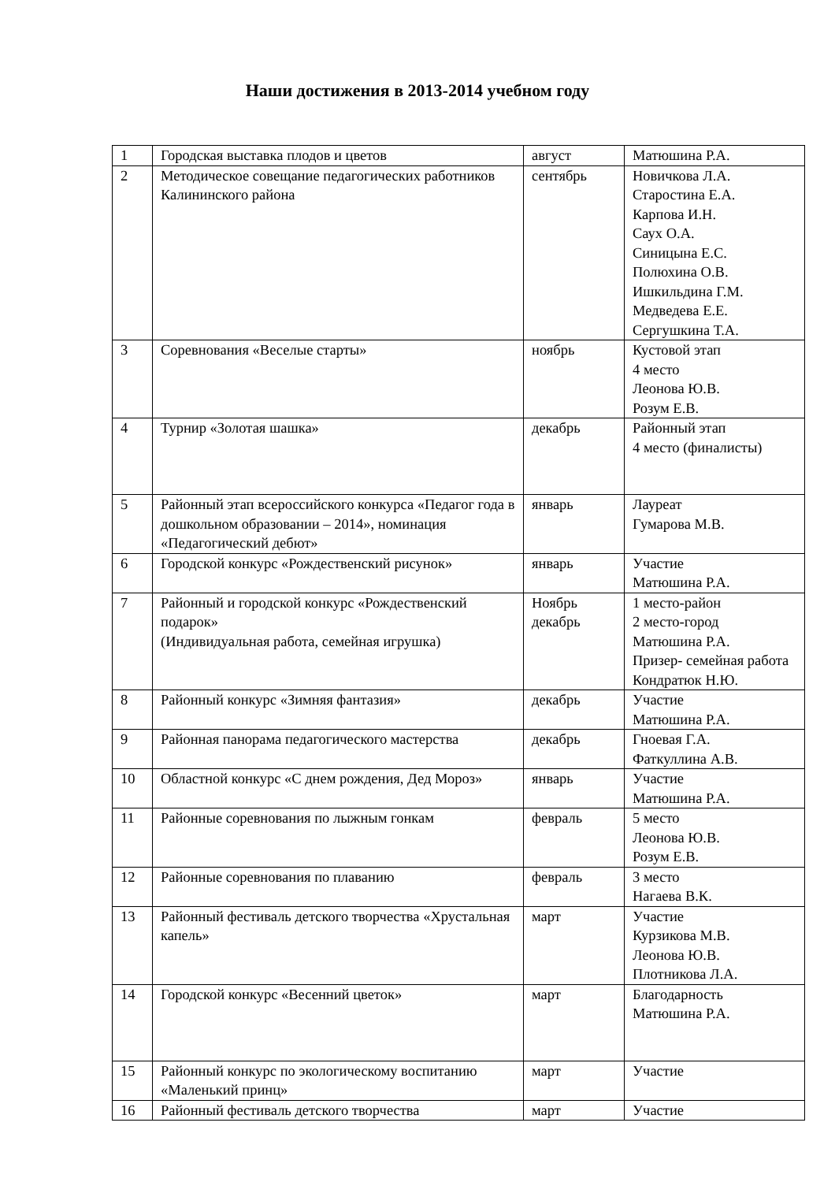Наши достижения в 2013-2014 учебном году
| 1 | Городская выставка плодов и цветов | август | Матюшина Р.А. |
| 2 | Методическое совещание педагогических работников Калининского района | сентябрь | Новичкова Л.А. Старостина Е.А. Карпова И.Н. Саух О.А. Синицына Е.С. Полюхина О.В. Ишкильдина Г.М. Медведева Е.Е. Сергушкина Т.А. |
| 3 | Соревнования «Веселые старты» | ноябрь | Кустовой этап 4 место Леонова Ю.В. Розум Е.В. |
| 4 | Турнир «Золотая шашка» | декабрь | Районный этап 4 место (финалисты) |
| 5 | Районный этап всероссийского конкурса «Педагог года в дошкольном образовании – 2014», номинация «Педагогический дебют» | январь | Лауреат Гумарова М.В. |
| 6 | Городской конкурс «Рождественский рисунок» | январь | Участие Матюшина Р.А. |
| 7 | Районный и городской конкурс «Рождественский подарок» (Индивидуальная работа, семейная игрушка) | Ноябрь декабрь | 1 место-район 2 место-город Матюшина Р.А. Призер- семейная работа Кондратюк Н.Ю. |
| 8 | Районный конкурс «Зимняя фантазия» | декабрь | Участие Матюшина Р.А. |
| 9 | Районная панорама педагогического мастерства | декабрь | Гноевая Г.А. Фаткуллина А.В. |
| 10 | Областной конкурс «С днем рождения, Дед Мороз» | январь | Участие Матюшина Р.А. |
| 11 | Районные соревнования по лыжным гонкам | февраль | 5 место Леонова Ю.В. Розум Е.В. |
| 12 | Районные соревнования по плаванию | февраль | 3 место Нагаева В.К. |
| 13 | Районный фестиваль детского творчества «Хрустальная капель» | март | Участие Курзикова М.В. Леонова Ю.В. Плотникова Л.А. |
| 14 | Городской конкурс «Весенний цветок» | март | Благодарность Матюшина Р.А. |
| 15 | Районный конкурс по экологическому воспитанию «Маленький принц» | март | Участие |
| 16 | Районный фестиваль детского творчества | март | Участие |